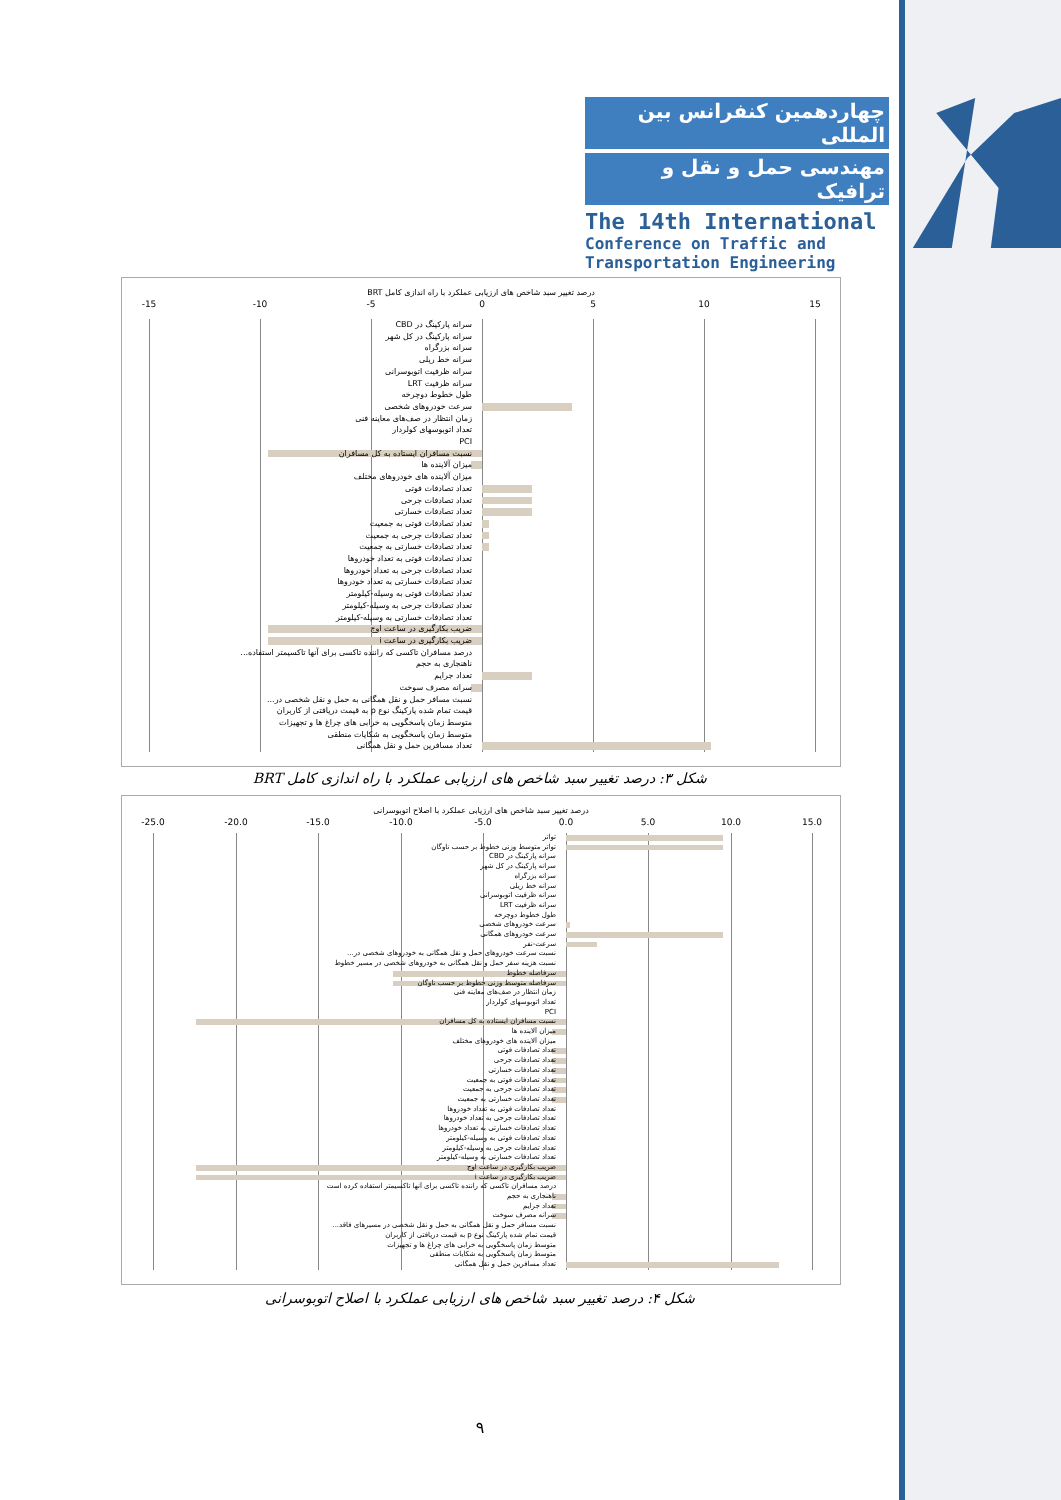چهاردهمین کنفرانس بین المللی
مهندسی حمل و نقل و ترافیک
The 14th International
Conference on Traffic and
Transportation Engineering
درصد تغییر سبد شاخص های ارزیابی عملکرد با راه اندازی کامل BRT
-15 -10 -5 0 5 10 15
سرانه پارکینگ در CBD
سرانه پارکینگ در کل شهر
سرانه بزرگراه
سرانه خط ریلی
سرانه ظرفیت اتوبوسرانی
سرانه ظرفیت LRT
طول خطوط دوچرخه
سرعت خودروهای شخصی
زمان انتظار در صف‌های معاینه فنی
تعداد اتوبوسهای کولردار
PCI
نسبت مسافران ایستاده به کل مسافران
میزان آلاینده ها
میزان آلاینده های خودروهای مختلف
تعداد تصادفات فوتی
تعداد تصادفات جرحی
تعداد تصادفات خسارتی
تعداد تصادفات فوتی به جمعیت
تعداد تصادفات جرحی به جمعیت
تعداد تصادفات خسارتی به جمعیت
تعداد تصادفات فوتی به تعداد خودروها
تعداد تصادفات جرحی به تعداد خودروها
تعداد تصادفات خسارتی به تعداد خودروها
تعداد تصادفات فوتی به وسیله-کیلومتر
تعداد تصادفات جرحی به وسیله-کیلومتر
تعداد تصادفات خسارتی به وسیله-کیلومتر
ضریب بکارگیری در ساعت اوج
ضریب بکارگیری در ساعت i
درصد مسافران تاکسی که راننده تاکسی برای آنها تاکسیمتر استفاده...
ناهنجاری به حجم
تعداد جرایم
سرانه مصرف سوخت
نسبت مسافر حمل و نقل همگانی به حمل و نقل شخصی در...
قیمت تمام شده پارکینگ نوع p به قیمت دریافتی از کاربران
متوسط زمان پاسخگویی به خرابی های چراغ ها و تجهیزات
متوسط زمان پاسخگویی به شکایات منطقی
تعداد مسافرین حمل و نقل همگانی
شکل ۳: درصد تغییر سبد شاخص های ارزیابی عملکرد با راه اندازی کامل BRT
درصد تغییر سبد شاخص های ارزیابی عملکرد با اصلاح اتوبوسرانی
-25.0 -20.0 -15.0 -10.0 -5.0 0.0 5.0 10.0 15.0
تواتر
تواتر متوسط وزنی خطوط بر حسب ناوگان
سرانه پارکینگ در CBD
سرانه پارکینگ در کل شهر
سرانه بزرگراه
سرانه خط ریلی
سرانه ظرفیت اتوبوسرانی
سرانه ظرفیت LRT
طول خطوط دوچرخه
سرعت خودروهای شخصی
سرعت خودروهای همگانی
سرعت-نفر
نسبت سرعت خودروهای حمل و نقل همگانی به خودروهای شخصی در...
نسبت هزینه سفر حمل و نقل همگانی به خودروهای شخصی در مسیر خطوط
سرفاصله خطوط
سرفاصله متوسط وزنی خطوط بر حسب ناوگان
زمان انتظار در صف‌های معاینه فنی
تعداد اتوبوسهای کولردار
PCI
نسبت مسافران ایستاده به کل مسافران
میزان آلاینده ها
میزان آلاینده های خودروهای مختلف
تعداد تصادفات فوتی
تعداد تصادفات جرحی
تعداد تصادفات خسارتی
تعداد تصادفات فوتی به جمعیت
تعداد تصادفات جرحی به جمعیت
تعداد تصادفات خسارتی به جمعیت
تعداد تصادفات فوتی به تعداد خودروها
تعداد تصادفات جرحی به تعداد خودروها
تعداد تصادفات خسارتی به تعداد خودروها
تعداد تصادفات فوتی به وسیله-کیلومتر
تعداد تصادفات جرحی به وسیله-کیلومتر
تعداد تصادفات خسارتی به وسیله-کیلومتر
ضریب بکارگیری در ساعت اوج
ضریب بکارگیری در ساعت i
درصد مسافران تاکسی که راننده تاکسی برای آنها تاکسیمتر استفاده کرده است
ناهنجاری به حجم
تعداد جرایم
سرانه مصرف سوخت
نسبت مسافر حمل و نقل همگانی به حمل و نقل شخصی در مسیرهای فاقد...
قیمت تمام شده پارکینگ نوع p به قیمت دریافتی از کاربران
متوسط زمان پاسخگویی به خرابی های چراغ ها و تجهیزات
متوسط زمان پاسخگویی به شکایات منطقی
تعداد مسافرین حمل و نقل همگانی
شکل ۴: درصد تغییر سبد شاخص های ارزیابی عملکرد با اصلاح اتوبوسرانی
٩